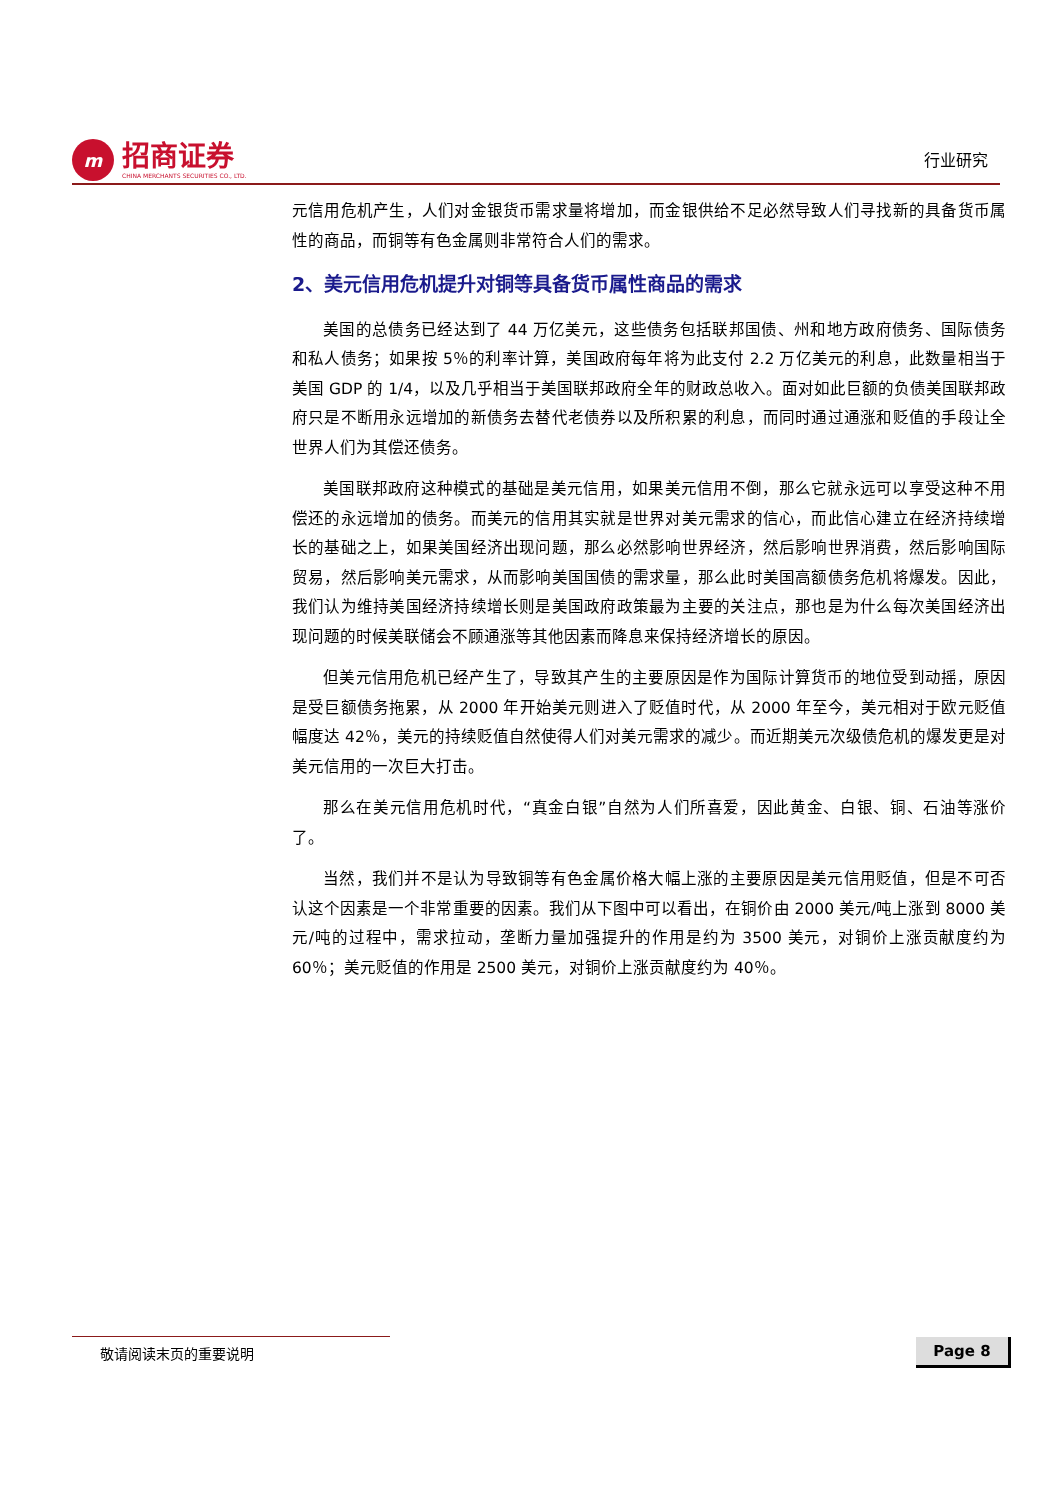m
招商证券
CHINA MERCHANTS SECURITIES CO., LTD.
行业研究
元信用危机产生，人们对金银货币需求量将增加，而金银供给不足必然导致人们寻找新的具备货币属性的商品，而铜等有色金属则非常符合人们的需求。
2、美元信用危机提升对铜等具备货币属性商品的需求
美国的总债务已经达到了 44 万亿美元，这些债务包括联邦国债、州和地方政府债务、国际债务和私人债务；如果按 5％的利率计算，美国政府每年将为此支付 2.2 万亿美元的利息，此数量相当于美国 GDP 的 1/4，以及几乎相当于美国联邦政府全年的财政总收入。面对如此巨额的负债美国联邦政府只是不断用永远增加的新债务去替代老债券以及所积累的利息，而同时通过通涨和贬值的手段让全世界人们为其偿还债务。
美国联邦政府这种模式的基础是美元信用，如果美元信用不倒，那么它就永远可以享受这种不用偿还的永远增加的债务。而美元的信用其实就是世界对美元需求的信心，而此信心建立在经济持续增长的基础之上，如果美国经济出现问题，那么必然影响世界经济，然后影响世界消费，然后影响国际贸易，然后影响美元需求，从而影响美国国债的需求量，那么此时美国高额债务危机将爆发。因此，我们认为维持美国经济持续增长则是美国政府政策最为主要的关注点，那也是为什么每次美国经济出现问题的时候美联储会不顾通涨等其他因素而降息来保持经济增长的原因。
但美元信用危机已经产生了，导致其产生的主要原因是作为国际计算货币的地位受到动摇，原因是受巨额债务拖累，从 2000 年开始美元则进入了贬值时代，从 2000 年至今，美元相对于欧元贬值幅度达 42％，美元的持续贬值自然使得人们对美元需求的减少。而近期美元次级债危机的爆发更是对美元信用的一次巨大打击。
那么在美元信用危机时代，“真金白银”自然为人们所喜爱，因此黄金、白银、铜、石油等涨价了。
当然，我们并不是认为导致铜等有色金属价格大幅上涨的主要原因是美元信用贬值，但是不可否认这个因素是一个非常重要的因素。我们从下图中可以看出，在铜价由 2000 美元/吨上涨到 8000 美元/吨的过程中，需求拉动，垄断力量加强提升的作用是约为 3500 美元，对铜价上涨贡献度约为 60％；美元贬值的作用是 2500 美元，对铜价上涨贡献度约为 40％。
敬请阅读末页的重要说明 Page 8